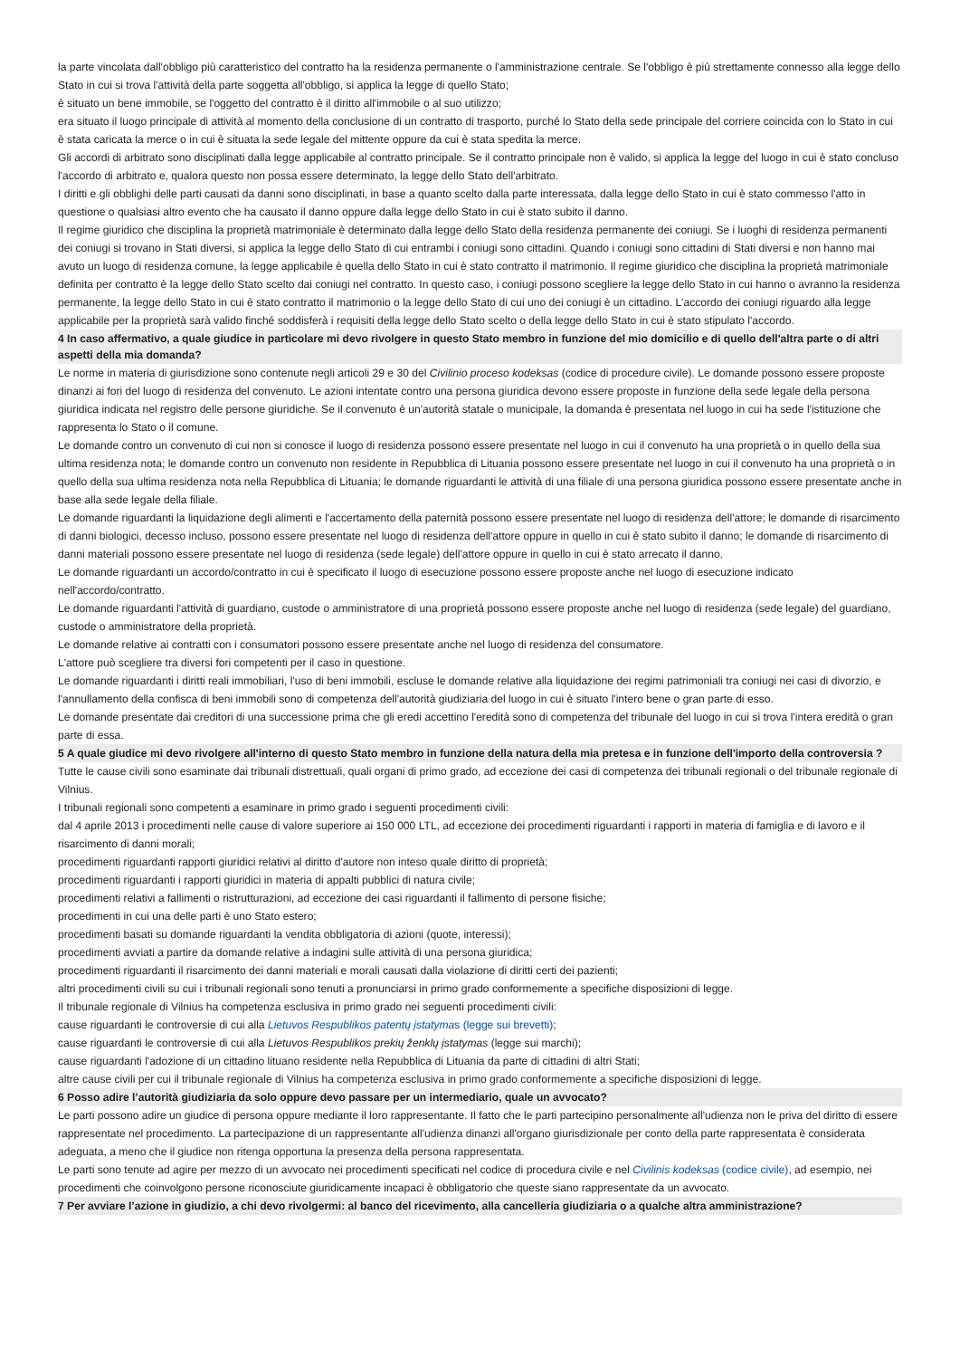la parte vincolata dall'obbligo più caratteristico del contratto ha la residenza permanente o l'amministrazione centrale. Se l'obbligo è più strettamente connesso alla legge dello Stato in cui si trova l'attività della parte soggetta all'obbligo, si applica la legge di quello Stato;
è situato un bene immobile, se l'oggetto del contratto è il diritto all'immobile o al suo utilizzo;
era situato il luogo principale di attività al momento della conclusione di un contratto di trasporto, purché lo Stato della sede principale del corriere coincida con lo Stato in cui è stata caricata la merce o in cui è situata la sede legale del mittente oppure da cui è stata spedita la merce.
Gli accordi di arbitrato sono disciplinati dalla legge applicabile al contratto principale. Se il contratto principale non è valido, si applica la legge del luogo in cui è stato concluso l'accordo di arbitrato e, qualora questo non possa essere determinato, la legge dello Stato dell'arbitrato.
I diritti e gli obblighi delle parti causati da danni sono disciplinati, in base a quanto scelto dalla parte interessata, dalla legge dello Stato in cui è stato commesso l'atto in questione o qualsiasi altro evento che ha causato il danno oppure dalla legge dello Stato in cui è stato subito il danno.
Il regime giuridico che disciplina la proprietà matrimoniale è determinato dalla legge dello Stato della residenza permanente dei coniugi. Se i luoghi di residenza permanenti dei coniugi si trovano in Stati diversi, si applica la legge dello Stato di cui entrambi i coniugi sono cittadini. Quando i coniugi sono cittadini di Stati diversi e non hanno mai avuto un luogo di residenza comune, la legge applicabile è quella dello Stato in cui è stato contratto il matrimonio. Il regime giuridico che disciplina la proprietà matrimoniale definita per contratto è la legge dello Stato scelto dai coniugi nel contratto. In questo caso, i coniugi possono scegliere la legge dello Stato in cui hanno o avranno la residenza permanente, la legge dello Stato in cui è stato contratto il matrimonio o la legge dello Stato di cui uno dei coniugi è un cittadino. L'accordo dei coniugi riguardo alla legge applicabile per la proprietà sarà valido finché soddisferà i requisiti della legge dello Stato scelto o della legge dello Stato in cui è stato stipulato l'accordo.
4 In caso affermativo, a quale giudice in particolare mi devo rivolgere in questo Stato membro in funzione del mio domicilio e di quello dell'altra parte o di altri aspetti della mia domanda?
Le norme in materia di giurisdizione sono contenute negli articoli 29 e 30 del Civilinio proceso kodeksas (codice di procedure civile). Le domande possono essere proposte dinanzi ai fori del luogo di residenza del convenuto. Le azioni intentate contro una persona giuridica devono essere proposte in funzione della sede legale della persona giuridica indicata nel registro delle persone giuridiche. Se il convenuto è un'autorità statale o municipale, la domanda è presentata nel luogo in cui ha sede l'istituzione che rappresenta lo Stato o il comune.
Le domande contro un convenuto di cui non si conosce il luogo di residenza possono essere presentate nel luogo in cui il convenuto ha una proprietà o in quello della sua ultima residenza nota; le domande contro un convenuto non residente in Repubblica di Lituania possono essere presentate nel luogo in cui il convenuto ha una proprietà o in quello della sua ultima residenza nota nella Repubblica di Lituania; le domande riguardanti le attività di una filiale di una persona giuridica possono essere presentate anche in base alla sede legale della filiale.
Le domande riguardanti la liquidazione degli alimenti e l'accertamento della paternità possono essere presentate nel luogo di residenza dell'attore; le domande di risarcimento di danni biologici, decesso incluso, possono essere presentate nel luogo di residenza dell'attore oppure in quello in cui è stato subito il danno; le domande di risarcimento di danni materiali possono essere presentate nel luogo di residenza (sede legale) dell'attore oppure in quello in cui è stato arrecato il danno.
Le domande riguardanti un accordo/contratto in cui è specificato il luogo di esecuzione possono essere proposte anche nel luogo di esecuzione indicato nell'accordo/contratto.
Le domande riguardanti l'attività di guardiano, custode o amministratore di una proprietà possono essere proposte anche nel luogo di residenza (sede legale) del guardiano, custode o amministratore della proprietà.
Le domande relative ai contratti con i consumatori possono essere presentate anche nel luogo di residenza del consumatore.
L'attore può scegliere tra diversi fori competenti per il caso in questione.
Le domande riguardanti i diritti reali immobiliari, l'uso di beni immobili, escluse le domande relative alla liquidazione dei regimi patrimoniali tra coniugi nei casi di divorzio, e l'annullamento della confisca di beni immobili sono di competenza dell'autorità giudiziaria del luogo in cui è situato l'intero bene o gran parte di esso.
Le domande presentate dai creditori di una successione prima che gli eredi accettino l'eredità sono di competenza del tribunale del luogo in cui si trova l'intera eredità o gran parte di essa.
5 A quale giudice mi devo rivolgere all'interno di questo Stato membro in funzione della natura della mia pretesa e in funzione dell'importo della controversia ?
Tutte le cause civili sono esaminate dai tribunali distrettuali, quali organi di primo grado, ad eccezione dei casi di competenza dei tribunali regionali o del tribunale regionale di Vilnius.
I tribunali regionali sono competenti a esaminare in primo grado i seguenti procedimenti civili:
dal 4 aprile 2013 i procedimenti nelle cause di valore superiore ai 150 000 LTL, ad eccezione dei procedimenti riguardanti i rapporti in materia di famiglia e di lavoro e il risarcimento di danni morali;
procedimenti riguardanti rapporti giuridici relativi al diritto d'autore non inteso quale diritto di proprietà;
procedimenti riguardanti i rapporti giuridici in materia di appalti pubblici di natura civile;
procedimenti relativi a fallimenti o ristrutturazioni, ad eccezione dei casi riguardanti il fallimento di persone fisiche;
procedimenti in cui una delle parti è uno Stato estero;
procedimenti basati su domande riguardanti la vendita obbligatoria di azioni (quote, interessi);
procedimenti avviati a partire da domande relative a indagini sulle attività di una persona giuridica;
procedimenti riguardanti il risarcimento dei danni materiali e morali causati dalla violazione di diritti certi dei pazienti;
altri procedimenti civili su cui i tribunali regionali sono tenuti a pronunciarsi in primo grado conformemente a specifiche disposizioni di legge.
Il tribunale regionale di Vilnius ha competenza esclusiva in primo grado nei seguenti procedimenti civili:
cause riguardanti le controversie di cui alla Lietuvos Respublikos patentų įstatymas (legge sui brevetti);
cause riguardanti le controversie di cui alla Lietuvos Respublikos prekių ženklų įstatymas (legge sui marchi);
cause riguardanti l'adozione di un cittadino lituano residente nella Repubblica di Lituania da parte di cittadini di altri Stati;
altre cause civili per cui il tribunale regionale di Vilnius ha competenza esclusiva in primo grado conformemente a specifiche disposizioni di legge.
6 Posso adire l’autorità giudiziaria da solo oppure devo passare per un intermediario, quale un avvocato?
Le parti possono adire un giudice di persona oppure mediante il loro rappresentante. Il fatto che le parti partecipino personalmente all'udienza non le priva del diritto di essere rappresentate nel procedimento. La partecipazione di un rappresentante all'udienza dinanzi all'organo giurisdizionale per conto della parte rappresentata è considerata adeguata, a meno che il giudice non ritenga opportuna la presenza della persona rappresentata.
Le parti sono tenute ad agire per mezzo di un avvocato nei procedimenti specificati nel codice di procedura civile e nel Civilinis kodeksas (codice civile), ad esempio, nei procedimenti che coinvolgono persone riconosciute giuridicamente incapaci è obbligatorio che queste siano rappresentate da un avvocato.
7 Per avviare l’azione in giudizio, a chi devo rivolgermi: al banco del ricevimento, alla cancelleria giudiziaria o a qualche altra amministrazione?